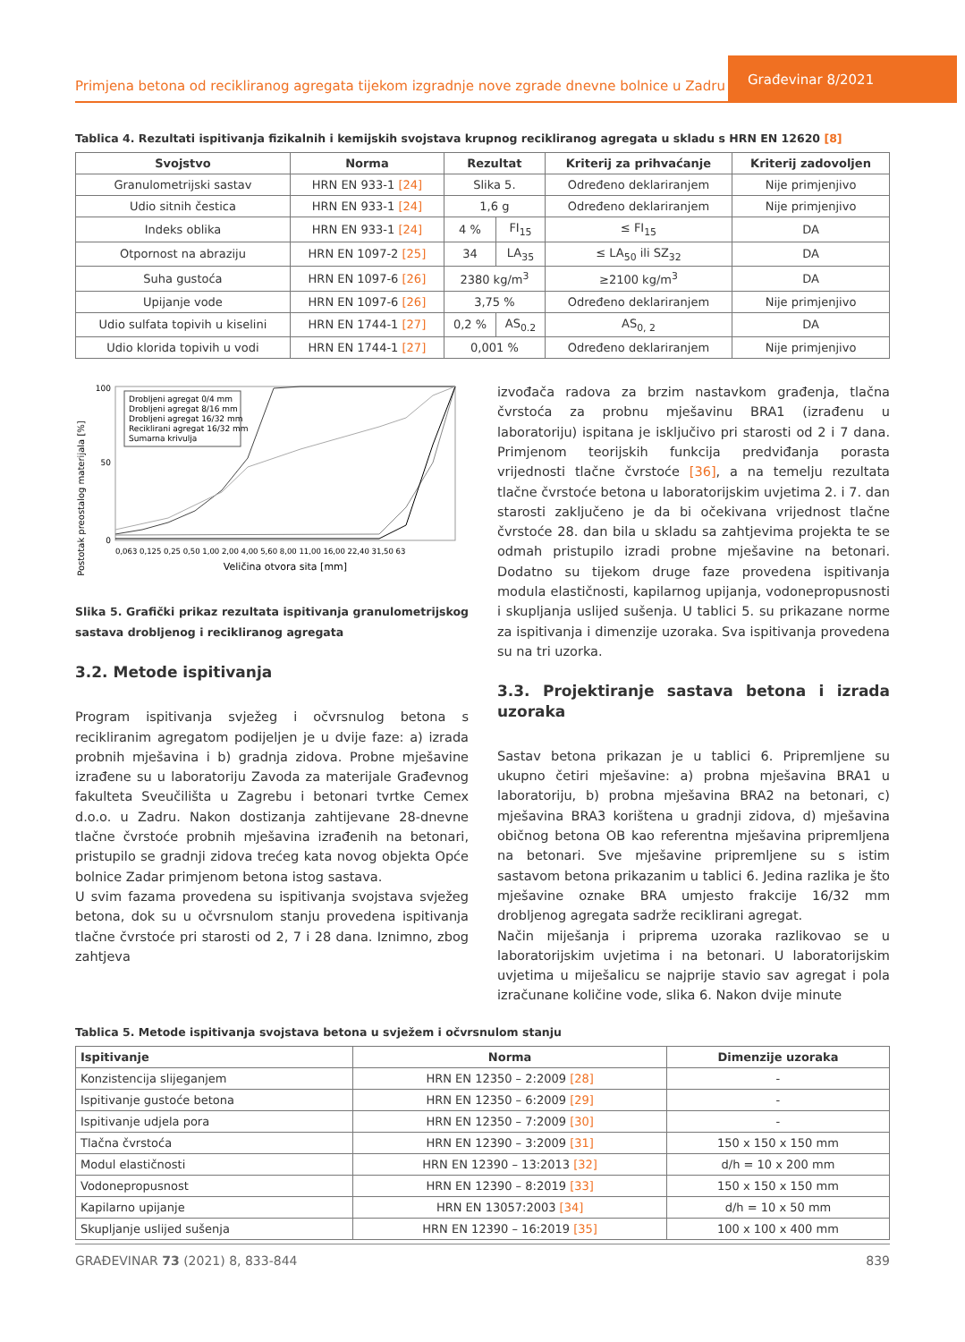Primjena betona od recikliranog agregata tijekom izgradnje nove zgrade dnevne bolnice u Zadru
Građevinar 8/2021
Tablica 4. Rezultati ispitivanja fizikalnih i kemijskih svojstava krupnog recikliranog agregata u skladu s HRN EN 12620 [8]
| Svojstvo | Norma | Rezultat | | Kriterij za prihvaćanje | Kriterij zadovoljen |
| --- | --- | --- | --- | --- | --- |
| Granulometrijski sastav | HRN EN 933-1 [24] | Slika 5. | | Određeno deklariranjem | Nije primjenjivo |
| Udio sitnih čestica | HRN EN 933-1 [24] | 1,6 g | | Određeno deklariranjem | Nije primjenjivo |
| Indeks oblika | HRN EN 933-1 [24] | 4 % | FI<sub>15</sub> | ≤ FI<sub>15</sub> | DA |
| Otpornost na abraziju | HRN EN 1097-2 [25] | 34 | LA<sub>35</sub> | ≤ LA<sub>50</sub> ili SZ<sub>32</sub> | DA |
| Suha gustoća | HRN EN 1097-6 [26] | 2380 kg/m<sup>3</sup> | | ≥2100 kg/m<sup>3</sup> | DA |
| Upijanje vode | HRN EN 1097-6 [26] | 3,75 % | | Određeno deklariranjem | Nije primjenjivo |
| Udio sulfata topivih u kiselini | HRN EN 1744-1 [27] | 0,2 % | AS<sub>0.2</sub> | AS<sub>0, 2</sub> | DA |
| Udio klorida topivih u vodi | HRN EN 1744-1 [27] | 0,001 % | | Određeno deklariranjem | Nije primjenjivo |
Postotak preostalog materijala [%]
100
50
0
Drobljeni agregat 0/4 mm
Drobljeni agregat 8/16 mm
Drobljeni agregat 16/32 mm
Reciklirani agregat 16/32 mm
Sumarna krivulja
0,063 0,125 0,25 0,50 1,00 2,00 4,00 5,60 8,00 11,00 16,00 22,40 31,50 63
Veličina otvora sita [mm]
Slika 5. Grafički prikaz rezultata ispitivanja granulometrijskog sastava drobljenog i recikliranog agregata
3.2. Metode ispitivanja
Program ispitivanja svježeg i očvrsnulog betona s recikliranim agregatom podijeljen je u dvije faze: a) izrada probnih mješavina i b) gradnja zidova. Probne mješavine izrađene su u laboratoriju Zavoda za materijale Građevnog fakulteta Sveučilišta u Zagrebu i betonari tvrtke Cemex d.o.o. u Zadru. Nakon dostizanja zahtijevane 28-dnevne tlačne čvrstoće probnih mješavina izrađenih na betonari, pristupilo se gradnji zidova trećeg kata novog objekta Opće bolnice Zadar primjenom betona istog sastava.
U svim fazama provedena su ispitivanja svojstava svježeg betona, dok su u očvrsnulom stanju provedena ispitivanja tlačne čvrstoće pri starosti od 2, 7 i 28 dana. Iznimno, zbog zahtjeva
izvođača radova za brzim nastavkom građenja, tlačna čvrstoća za probnu mješavinu BRA1 (izrađenu u laboratoriju) ispitana je isključivo pri starosti od 2 i 7 dana. Primjenom teorijskih funkcija predviđanja porasta vrijednosti tlačne čvrstoće [36], a na temelju rezultata tlačne čvrstoće betona u laboratorijskim uvjetima 2. i 7. dan starosti zaključeno je da bi očekivana vrijednost tlačne čvrstoće 28. dan bila u skladu sa zahtjevima projekta te se odmah pristupilo izradi probne mješavine na betonari. Dodatno su tijekom druge faze provedena ispitivanja modula elastičnosti, kapilarnog upijanja, vodonepropusnosti i skupljanja uslijed sušenja. U tablici 5. su prikazane norme za ispitivanja i dimenzije uzoraka. Sva ispitivanja provedena su na tri uzorka.
3.3. Projektiranje sastava betona i izrada uzoraka
Sastav betona prikazan je u tablici 6. Pripremljene su ukupno četiri mješavine: a) probna mješavina BRA1 u laboratoriju, b) probna mješavina BRA2 na betonari, c) mješavina BRA3 korištena u gradnji zidova, d) mješavina običnog betona OB kao referentna mješavina pripremljena na betonari. Sve mješavine pripremljene su s istim sastavom betona prikazanim u tablici 6. Jedina razlika je što mješavine oznake BRA umjesto frakcije 16/32 mm drobljenog agregata sadrže reciklirani agregat.
Način miješanja i priprema uzoraka razlikovao se u laboratorijskim uvjetima i na betonari. U laboratorijskim uvjetima u miješalicu se najprije stavio sav agregat i pola izračunane količine vode, slika 6. Nakon dvije minute
Tablica 5. Metode ispitivanja svojstava betona u svježem i očvrsnulom stanju
| Ispitivanje | Norma | Dimenzije uzoraka |
| --- | --- | --- |
| Konzistencija slijeganjem | HRN EN 12350 – 2:2009 [28] | - |
| Ispitivanje gustoće betona | HRN EN 12350 – 6:2009 [29] | - |
| Ispitivanje udjela pora | HRN EN 12350 – 7:2009 [30] | - |
| Tlačna čvrstoća | HRN EN 12390 – 3:2009 [31] | 150 x 150 x 150 mm |
| Modul elastičnosti | HRN EN 12390 – 13:2013 [32] | d/h = 10 x 200 mm |
| Vodonepropusnost | HRN EN 12390 – 8:2019 [33] | 150 x 150 x 150 mm |
| Kapilarno upijanje | HRN EN 13057:2003 [34] | d/h = 10 x 50 mm |
| Skupljanje uslijed sušenja | HRN EN 12390 – 16:2019 [35] | 100 x 100 x 400 mm |
GRAĐEVINAR 73 (2021) 8, 833-844 839